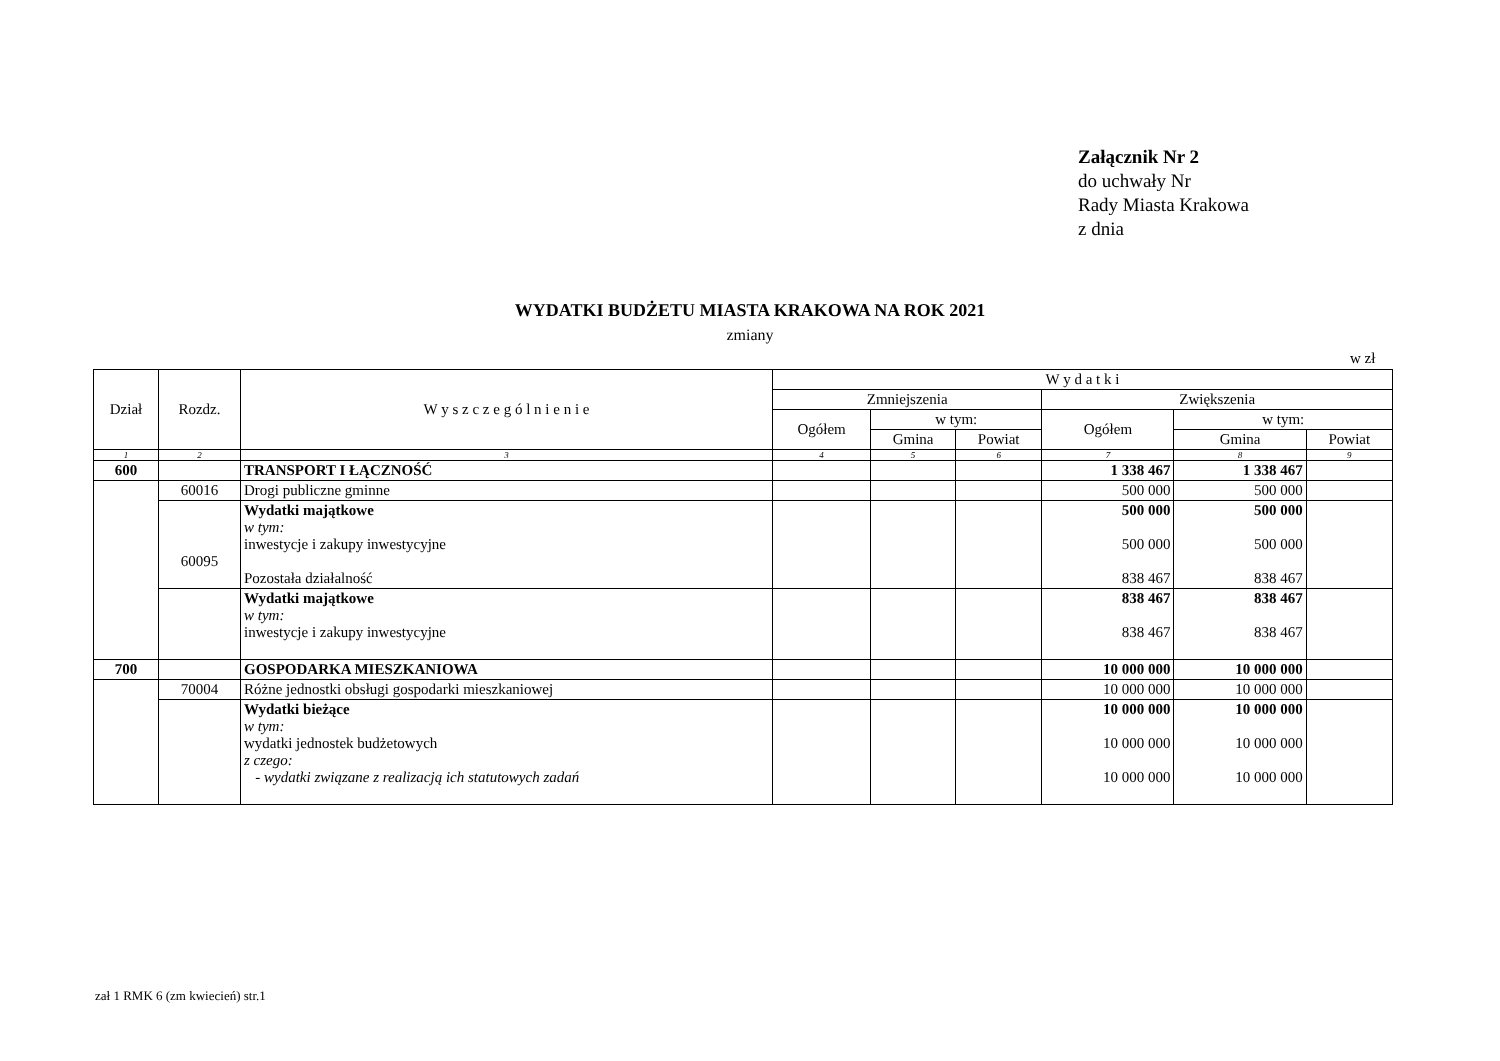Załącznik Nr 2
do uchwały Nr
Rady Miasta Krakowa
z dnia
WYDATKI BUDŻETU MIASTA KRAKOWA NA ROK 2021
zmiany
w zł
| Dział | Rozdz. | W y s z c z e g ó l n i e n i e | W y d a t k i | | | | | |
| --- | --- | --- | --- | --- | --- | --- | --- | --- |
| | | | Zmniejszenia | | | Zwiększenia | | |
| | | | Ogółem | w tym: | | Ogółem | w tym: | |
| | | | | Gmina | Powiat | | Gmina | Powiat |
| 1 | 2 | 3 | 4 | 5 | 6 | 7 | 8 | 9 |
| 600 | | TRANSPORT I ŁĄCZNOŚĆ | | | | 1 338 467 | 1 338 467 | |
| | 60016 | Drogi publiczne gminne | | | | 500 000 | 500 000 | |
| | 60095 | Wydatki majątkowe w tym: inwestycje i zakupy inwestycyjne Pozostała działalność | | | | 500 000 500 000 838 467 | 500 000 500 000 838 467 | |
| | | Wydatki majątkowe w tym: inwestycje i zakupy inwestycyjne | | | | 838 467 838 467 | 838 467 838 467 | |
| 700 | | GOSPODARKA MIESZKANIOWA | | | | 10 000 000 | 10 000 000 | |
| | 70004 | Różne jednostki obsługi gospodarki mieszkaniowej | | | | 10 000 000 | 10 000 000 | |
| | | Wydatki bieżące w tym: wydatki jednostek budżetowych z czego: - wydatki związane z realizacją ich statutowych zadań | | | | 10 000 000 10 000 000 10 000 000 | 10 000 000 10 000 000 10 000 000 | |
zał 1 RMK 6 (zm kwiecień) str.1